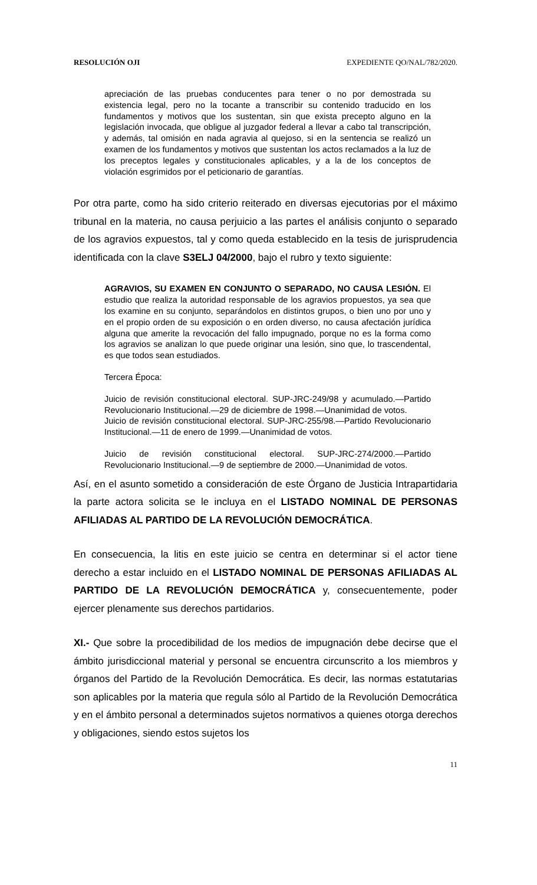RESOLUCIÓN OJI EXPEDIENTE QO/NAL/782/2020.
apreciación de las pruebas conducentes para tener o no por demostrada su existencia legal, pero no la tocante a transcribir su contenido traducido en los fundamentos y motivos que los sustentan, sin que exista precepto alguno en la legislación invocada, que obligue al juzgador federal a llevar a cabo tal transcripción, y además, tal omisión en nada agravia al quejoso, si en la sentencia se realizó un examen de los fundamentos y motivos que sustentan los actos reclamados a la luz de los preceptos legales y constitucionales aplicables, y a la de los conceptos de violación esgrimidos por el peticionario de garantías.
Por otra parte, como ha sido criterio reiterado en diversas ejecutorias por el máximo tribunal en la materia, no causa perjuicio a las partes el análisis conjunto o separado de los agravios expuestos, tal y como queda establecido en la tesis de jurisprudencia identificada con la clave S3ELJ 04/2000, bajo el rubro y texto siguiente:
AGRAVIOS, SU EXAMEN EN CONJUNTO O SEPARADO, NO CAUSA LESIÓN. El estudio que realiza la autoridad responsable de los agravios propuestos, ya sea que los examine en su conjunto, separándolos en distintos grupos, o bien uno por uno y en el propio orden de su exposición o en orden diverso, no causa afectación jurídica alguna que amerite la revocación del fallo impugnado, porque no es la forma como los agravios se analizan lo que puede originar una lesión, sino que, lo trascendental, es que todos sean estudiados.
Tercera Época:
Juicio de revisión constitucional electoral. SUP-JRC-249/98 y acumulado.—Partido Revolucionario Institucional.—29 de diciembre de 1998.—Unanimidad de votos.
Juicio de revisión constitucional electoral. SUP-JRC-255/98.—Partido Revolucionario Institucional.—11 de enero de 1999.—Unanimidad de votos.
Juicio de revisión constitucional electoral. SUP-JRC-274/2000.—Partido Revolucionario Institucional.—9 de septiembre de 2000.—Unanimidad de votos.
Así, en el asunto sometido a consideración de este Órgano de Justicia Intrapartidaria la parte actora solicita se le incluya en el LISTADO NOMINAL DE PERSONAS AFILIADAS AL PARTIDO DE LA REVOLUCIÓN DEMOCRÁTICA.
En consecuencia, la litis en este juicio se centra en determinar si el actor tiene derecho a estar incluido en el LISTADO NOMINAL DE PERSONAS AFILIADAS AL PARTIDO DE LA REVOLUCIÓN DEMOCRÁTICA y, consecuentemente, poder ejercer plenamente sus derechos partidarios.
XI.- Que sobre la procedibilidad de los medios de impugnación debe decirse que el ámbito jurisdiccional material y personal se encuentra circunscrito a los miembros y órganos del Partido de la Revolución Democrática. Es decir, las normas estatutarias son aplicables por la materia que regula sólo al Partido de la Revolución Democrática y en el ámbito personal a determinados sujetos normativos a quienes otorga derechos y obligaciones, siendo estos sujetos los
11